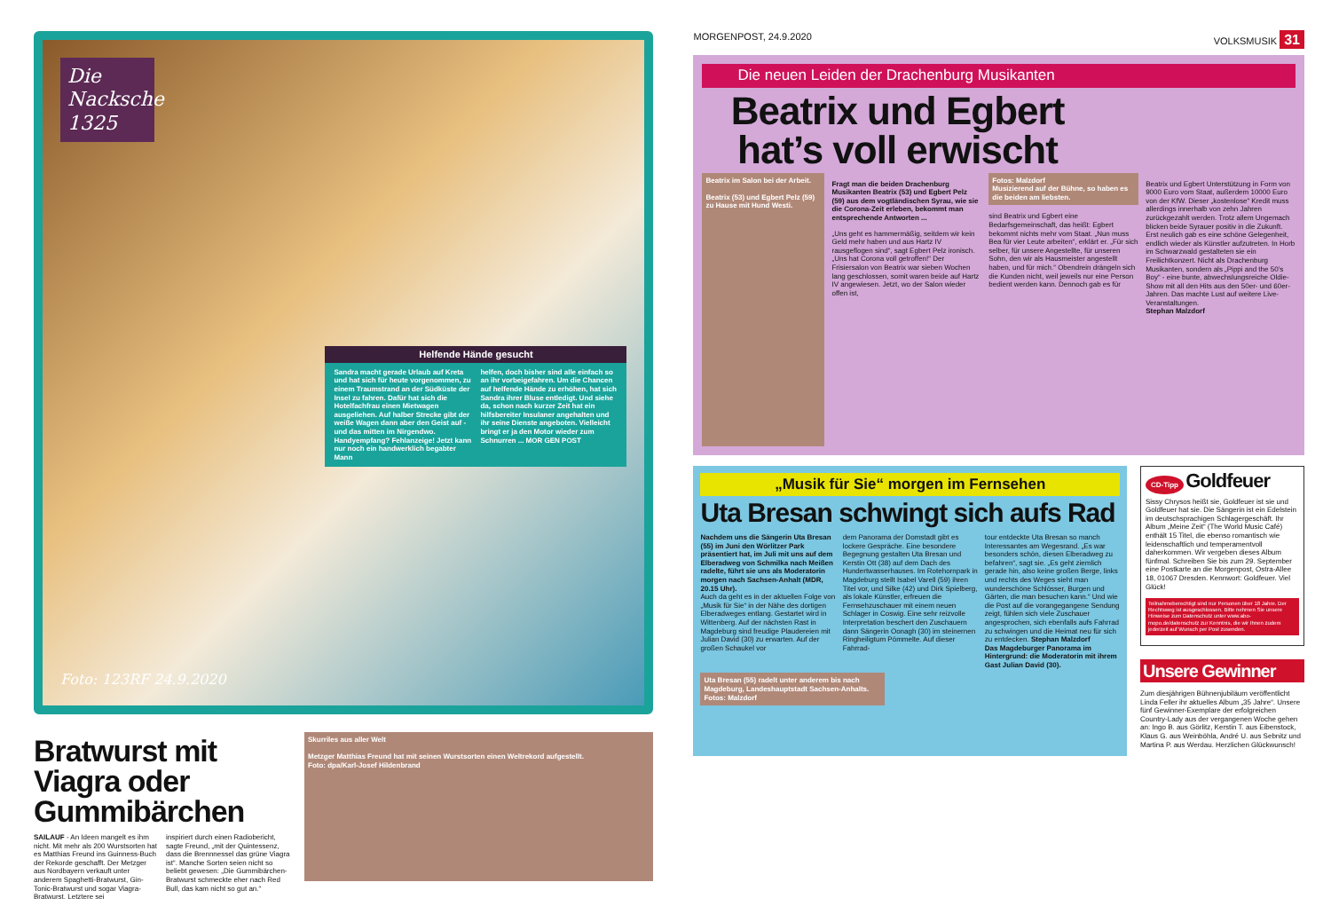Die Nacksche 1325
Helfende Hände gesucht
Sandra macht gerade Urlaub auf Kreta und hat sich für heute vorgenommen, zu einem Traumstrand an der Südküste der Insel zu fahren. Dafür hat sich die Hotelfachfrau einen Mietwagen ausgeliehen. Auf halber Strecke gibt der weiße Wagen dann aber den Geist auf - und das mitten im Nirgendwo. Handyempfang? Fehlanzeige! Jetzt kann nur noch ein handwerklich begabter Mann
helfen, doch bisher sind alle einfach so an ihr vorbeigefahren. Um die Chancen auf helfende Hände zu erhöhen, hat sich Sandra ihrer Bluse entledigt. Und siehe da, schon nach kurzer Zeit hat ein hilfsbereiter Insulaner angehalten und ihr seine Dienste angeboten. Vielleicht bringt er ja den Motor wieder zum Schnurren ... MOR GEN POST
Foto: 123RF 24.9.2020
Bratwurst mit Viagra oder Gummibärchen
SAILAUF - An Ideen mangelt es ihm nicht. Mit mehr als 200 Wurstsorten hat es Matthias Freund ins Guinness-Buch der Rekorde geschafft. Der Metzger aus Nordbayern verkauft unter anderem Spaghetti-Bratwurst, Gin-Tonic-Bratwurst und sogar Viagra-Bratwurst. Letztere sei
inspiriert durch einen Radiobericht, sagte Freund, „mit der Quintessenz, dass die Brennnessel das grüne Viagra ist“. Manche Sorten seien nicht so beliebt gewesen: „Die Gummibärchen-Bratwurst schmeckte eher nach Red Bull, das kam nicht so gut an.“
Skurriles aus aller Welt
Metzger Matthias Freund hat mit seinen Wurstsorten einen Weltrekord aufgestellt.
Foto: dpa/Karl-Josef Hildenbrand
MORGENPOST, 24.9.2020 VOLKSMUSIK 31
Die neuen Leiden der Drachenburg Musikanten
Beatrix und Egbert hat’s voll erwischt
Beatrix im Salon bei der Arbeit.
Beatrix (53) und Egbert Pelz (59) zu Hause mit Hund Westi.
Fragt man die beiden Drachenburg Musikanten Beatrix (53) und Egbert Pelz (59) aus dem vogtländischen Syrau, wie sie die Corona-Zeit erleben, bekommt man entsprechende Antworten ...
„Uns geht es hammermäßig, seitdem wir kein Geld mehr haben und aus Hartz IV rausgeflogen sind“, sagt Egbert Pelz ironisch. „Uns hat Corona voll getroffen!“ Der Frisiersalon von Beatrix war sieben Wochen lang geschlossen, somit waren beide auf Hartz IV angewiesen. Jetzt, wo der Salon wieder offen ist,
Fotos: Malzdorf
Musizierend auf der Bühne, so haben es die beiden am liebsten.
sind Beatrix und Egbert eine Bedarfsgemeinschaft, das heißt: Egbert bekommt nichts mehr vom Staat. „Nun muss Bea für vier Leute arbeiten“, erklärt er. „Für sich selber, für unsere Angestellte, für unseren Sohn, den wir als Hausmeister angestellt haben, und für mich.“ Obendrein drängeln sich die Kunden nicht, weil jeweils nur eine Person bedient werden kann. Dennoch gab es für
Beatrix und Egbert Unterstützung in Form von 9000 Euro vom Staat, außerdem 10000 Euro von der KfW. Dieser „kostenlose“ Kredit muss allerdings innerhalb von zehn Jahren zurückgezahlt werden. Trotz allem Ungemach blicken beide Syrauer positiv in die Zukunft. Erst neulich gab es eine schöne Gelegenheit, endlich wieder als Künstler aufzutreten. In Horb im Schwarzwald gestalteten sie ein Freilichtkonzert. Nicht als Drachenburg Musikanten, sondern als „Pippi and the 50’s Boy“ - eine bunte, abwechslungsreiche Oldie-Show mit all den Hits aus den 50er- und 60er-Jahren. Das machte Lust auf weitere Live-Veranstaltungen.
Stephan Malzdorf
„Musik für Sie“ morgen im Fernsehen
Uta Bresan schwingt sich aufs Rad
Nachdem uns die Sängerin Uta Bresan (55) im Juni den Wörlitzer Park präsentiert hat, im Juli mit uns auf dem Elberadweg von Schmilka nach Meißen radelte, führt sie uns als Moderatorin morgen nach Sachsen-Anhalt (MDR, 20.15 Uhr).
Auch da geht es in der aktuellen Folge von „Musik für Sie“ in der Nähe des dortigen Elberadweges entlang. Gestartet wird in Wittenberg. Auf der nächsten Rast in Magdeburg sind freudige Plaudereien mit Julian David (30) zu erwarten. Auf der großen Schaukel vor
dem Panorama der Domstadt gibt es lockere Gespräche. Eine besondere Begegnung gestalten Uta Bresan und Kerstin Ott (38) auf dem Dach des Hundertwasserhauses. Im Rotehornpark in Magdeburg stellt Isabel Varell (59) ihren Titel vor, und Silke (42) und Dirk Spielberg, als lokale Künstler, erfreuen die Fernsehzuschauer mit einem neuen Schlager in Coswig. Eine sehr reizvolle Interpretation beschert den Zuschauern dann Sängerin Oonagh (30) im steinernen Ringheiligtum Pömmelte. Auf dieser Fahrrad-
tour entdeckte Uta Bresan so manch Interessantes am Wegesrand. „Es war besonders schön, diesen Elberadweg zu befahren“, sagt sie. „Es geht ziemlich gerade hin, also keine großen Berge, links und rechts des Weges sieht man wunderschöne Schlösser, Burgen und Gärten, die man besuchen kann.“ Und wie die Post auf die vorangegangene Sendung zeigt, fühlen sich viele Zuschauer angesprochen, sich ebenfalls aufs Fahrrad zu schwingen und die Heimat neu für sich zu entdecken. Stephan Malzdorf
Das Magdeburger Panorama im Hintergrund: die Moderatorin mit ihrem Gast Julian David (30).
Uta Bresan (55) radelt unter anderem bis nach Magdeburg, Landeshauptstadt Sachsen-Anhalts. Fotos: Malzdorf
CD-Tipp
Goldfeuer
Sissy Chrysos heißt sie, Goldfeuer ist sie und Goldfeuer hat sie. Die Sängerin ist ein Edelstein im deutschsprachigen Schlagergeschäft. Ihr Album „Meine Zeit“ (The World Music Café) enthält 15 Titel, die ebenso romantisch wie leidenschaftlich und temperamentvoll daherkommen. Wir vergeben dieses Album fünfmal. Schreiben Sie bis zum 29. September eine Postkarte an die Morgenpost, Ostra-Allee 18, 01067 Dresden. Kennwort: Goldfeuer. Viel Glück!
Teilnahmeberechtigt sind nur Personen über 18 Jahre. Der Rechtsweg ist ausgeschlossen. Bitte nehmen Sie unsere Hinweise zum Datenschutz unter www.abo-mopo.de/datenschutz zur Kenntnis, die wir Ihnen zudem jederzeit auf Wunsch per Post zusenden.
Unsere Gewinner
Zum diesjährigen Bühnenjubiläum veröffentlicht Linda Feller ihr aktuelles Album „35 Jahre“. Unsere fünf Gewinner-Exemplare der erfolgreichen Country-Lady aus der vergangenen Woche gehen an: Ingo B. aus Görlitz, Kerstin T. aus Eibenstock, Klaus G. aus Weinböhla, André U. aus Sebnitz und Martina P. aus Werdau. Herzlichen Glückwunsch!